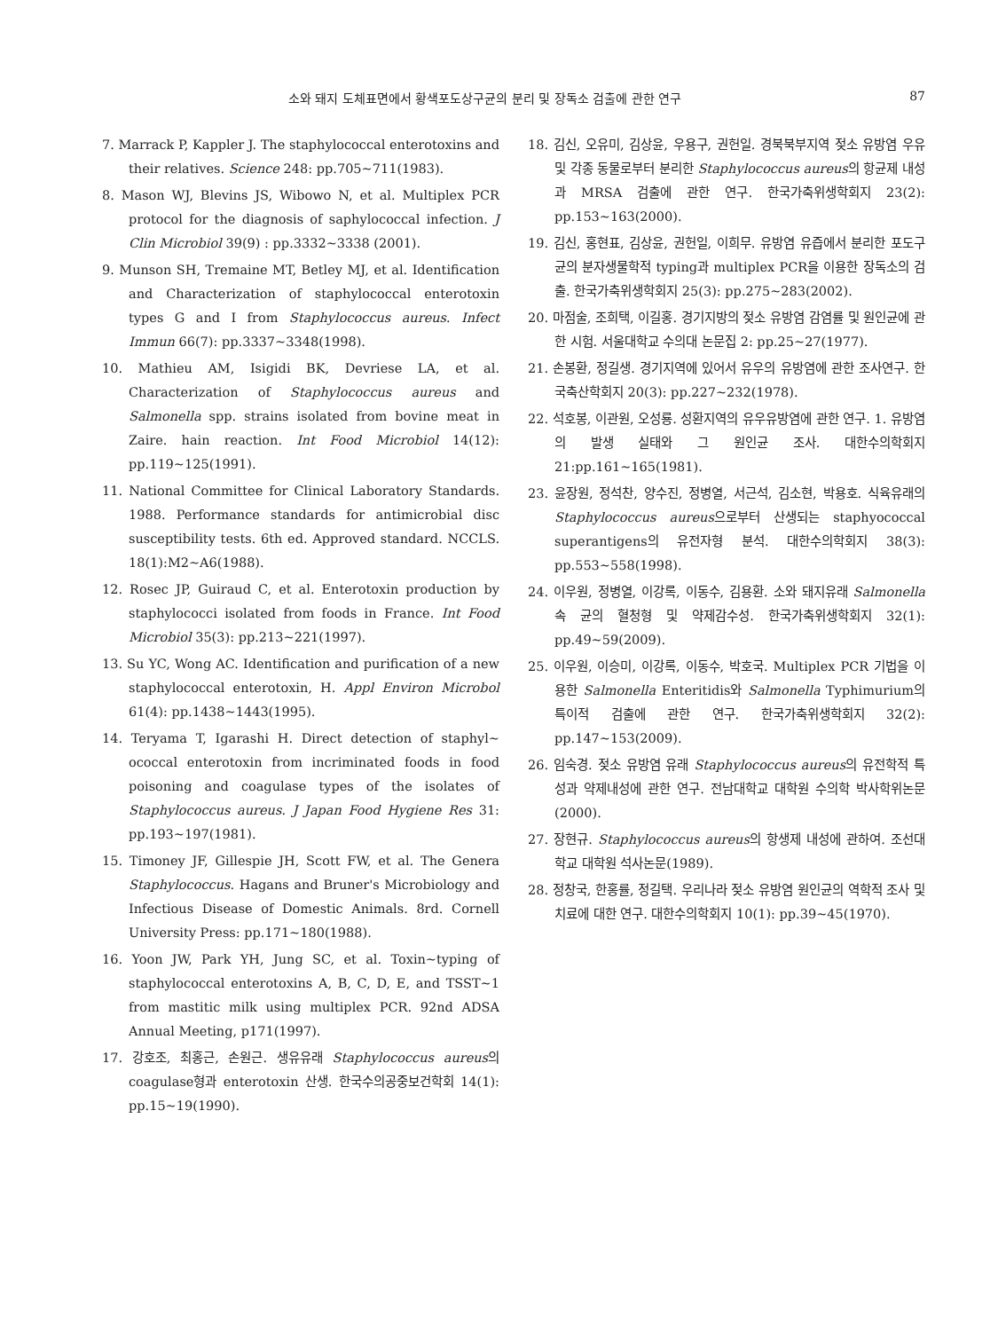소와 돼지 도체표면에서 황색포도상구균의 분리 및 장독소 검출에 관한 연구 87
7. Marrack P, Kappler J. The staphylococcal enterotoxins and their relatives. Science 248: pp.705~711(1983).
8. Mason WJ, Blevins JS, Wibowo N, et al. Multiplex PCR protocol for the diagnosis of saphylococcal infection. J Clin Microbiol 39(9) : pp.3332~3338 (2001).
9. Munson SH, Tremaine MT, Betley MJ, et al. Identification and Characterization of staphylococcal enterotoxin types G and I from Staphylococcus aureus. Infect Immun 66(7): pp.3337~3348(1998).
10. Mathieu AM, Isigidi BK, Devriese LA, et al. Characterization of Staphylococcus aureus and Salmonella spp. strains isolated from bovine meat in Zaire. hain reaction. Int Food Microbiol 14(12): pp.119~125(1991).
11. National Committee for Clinical Laboratory Standards. 1988. Performance standards for antimicrobial disc susceptibility tests. 6th ed. Approved standard. NCCLS. 18(1):M2~A6(1988).
12. Rosec JP, Guiraud C, et al. Enterotoxin production by staphylococci isolated from foods in France. Int Food Microbiol 35(3): pp.213~221(1997).
13. Su YC, Wong AC. Identification and purification of a new staphylococcal enterotoxin, H. Appl Environ Microbol 61(4): pp.1438~1443(1995).
14. Teryama T, Igarashi H. Direct detection of staphyl~ ococcal enterotoxin from incriminated foods in food poisoning and coagulase types of the isolates of Staphylococcus aureus. J Japan Food Hygiene Res 31: pp.193~197(1981).
15. Timoney JF, Gillespie JH, Scott FW, et al. The Genera Staphylococcus. Hagans and Bruner's Microbiology and Infectious Disease of Domestic Animals. 8rd. Cornell University Press: pp.171~180(1988).
16. Yoon JW, Park YH, Jung SC, et al. Toxin~typing of staphylococcal enterotoxins A, B, C, D, E, and TSST~1 from mastitic milk using multiplex PCR. 92nd ADSA Annual Meeting, p171(1997).
17. 강호조, 최홍근, 손원근. 생유유래 Staphylococcus aureus의 coagulase형과 enterotoxin 산생. 한국수의공중보건학회 14(1): pp.15~19(1990).
18. 김신, 오유미, 김상윤, 우용구, 권헌일. 경북북부지역 젖소 유방염 우유 및 각종 동물로부터 분리한 Staphylococcus aureus의 항균제 내성과 MRSA 검출에 관한 연구. 한국가축위생학회지 23(2): pp.153~163(2000).
19. 김신, 홍현표, 김상윤, 권헌일, 이희무. 유방염 유즙에서 분리한 포도구균의 분자생물학적 typing과 multiplex PCR을 이용한 장독소의 검출. 한국가축위생학회지 25(3): pp.275~283(2002).
20. 마점술, 조희택, 이길홍. 경기지방의 젖소 유방염 감염률 및 원인균에 관한 시험. 서울대학교 수의대 논문집 2: pp.25~27(1977).
21. 손봉환, 정길생. 경기지역에 있어서 유우의 유방염에 관한 조사연구. 한국축산학회지 20(3): pp.227~232(1978).
22. 석호봉, 이관원, 오성룡. 성환지역의 유우유방염에 관한 연구. 1. 유방염의 발생 실태와 그 원인균 조사. 대한수의학회지 21:pp.161~165(1981).
23. 윤장원, 정석찬, 양수진, 정병열, 서근석, 김소현, 박용호. 식육유래의 Staphylococcus aureus으로부터 산생되는 staphyococcal superantigens의 유전자형 분석. 대한수의학회지 38(3): pp.553~558(1998).
24. 이우원, 정병열, 이강록, 이동수, 김용환. 소와 돼지유래 Salmonella속 균의 혈청형 및 약제감수성. 한국가축위생학회지 32(1): pp.49~59(2009).
25. 이우원, 이승미, 이강록, 이동수, 박호국. Multiplex PCR 기법을 이용한 Salmonella Enteritidis와 Salmonella Typhimurium의 특이적 검출에 관한 연구. 한국가축위생학회지 32(2): pp.147~153(2009).
26. 임숙경. 젖소 유방염 유래 Staphylococcus aureus의 유전학적 특성과 약제내성에 관한 연구. 전남대학교 대학원 수의학 박사학위논문(2000).
27. 장현규. Staphylococcus aureus의 항생제 내성에 관하여. 조선대학교 대학원 석사논문(1989).
28. 정창국, 한홍률, 정길택. 우리나라 젖소 유방염 원인균의 역학적 조사 및 치료에 대한 연구. 대한수의학회지 10(1): pp.39~45(1970).